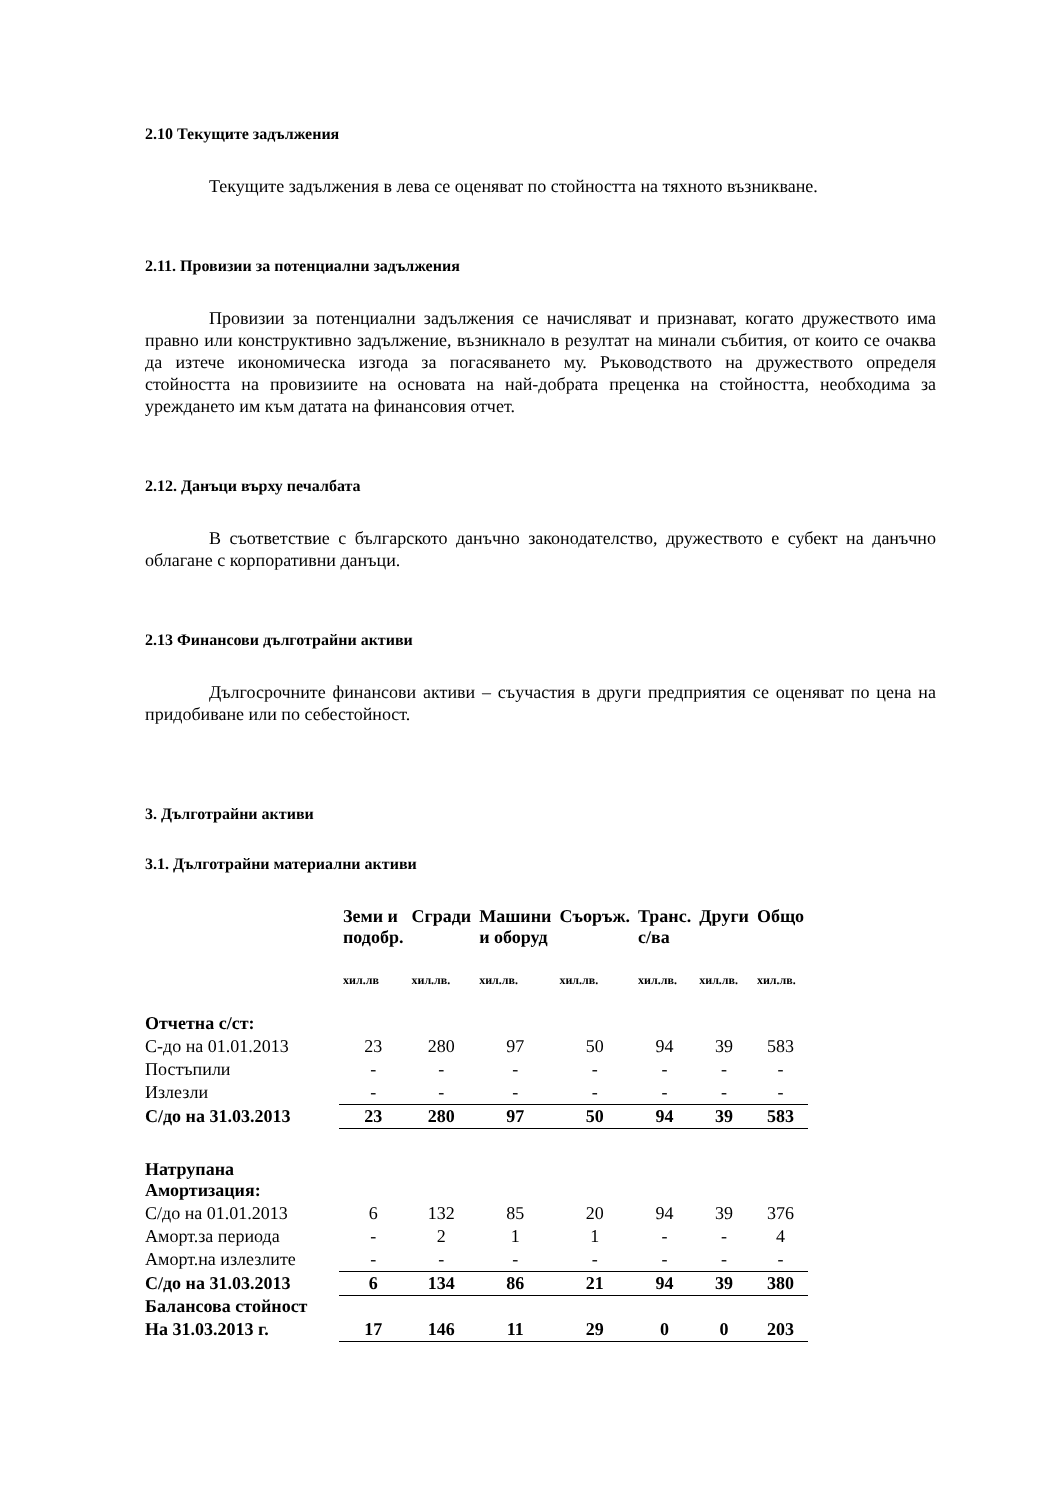2.10 Текущите задължения
Текущите задължения в лева се оценяват по стойността на тяхното възникване.
2.11. Провизии за потенциални задължения
Провизии за потенциални задължения се начисляват и признават, когато дружеството има правно или конструктивно задължение, възникнало в резултат на минали събития, от които се очаква да изтече икономическа изгода за погасяването му. Ръководството на дружеството определя стойността на провизиите на основата на най-добрата преценка на стойността, необходима за уреждането им към датата на финансовия отчет.
2.12. Данъци върху печалбата
В съответствие с българското данъчно законодателство, дружеството е субект на данъчно облагане с корпоративни данъци.
2.13 Финансови дълготрайни активи
Дългосрочните финансови активи – съучастия в други предприятия се оценяват по цена на придобиване или по себестойност.
3. Дълготрайни активи
3.1. Дълготрайни материални активи
| | Земи и подобр. | Сгради | Машини и оборуд | Съоръж. | Транс. с/ва | Други | Общо |
| | хил.лв | хил.лв. | хил.лв. | хил.лв. | хил.лв. | хил.лв. | хил.лв. |
| Отчетна с/ст: | | | | | | | |
| С-до на 01.01.2013 | 23 | 280 | 97 | 50 | 94 | 39 | 583 |
| Постъпили | - | - | - | - | - | - | - |
| Излезли | - | - | - | - | - | - | - |
| С/до на 31.03.2013 | 23 | 280 | 97 | 50 | 94 | 39 | 583 |
| Натрупана Амортизация: | | | | | | | |
| С/до на 01.01.2013 | 6 | 132 | 85 | 20 | 94 | 39 | 376 |
| Аморт.за периода | - | 2 | 1 | 1 | - | - | 4 |
| Аморт.на излезлите | - | - | - | - | - | - | - |
| С/до на 31.03.2013 | 6 | 134 | 86 | 21 | 94 | 39 | 380 |
| Балансова стойност | | | | | | | |
| На 31.03.2013 г. | 17 | 146 | 11 | 29 | 0 | 0 | 203 |